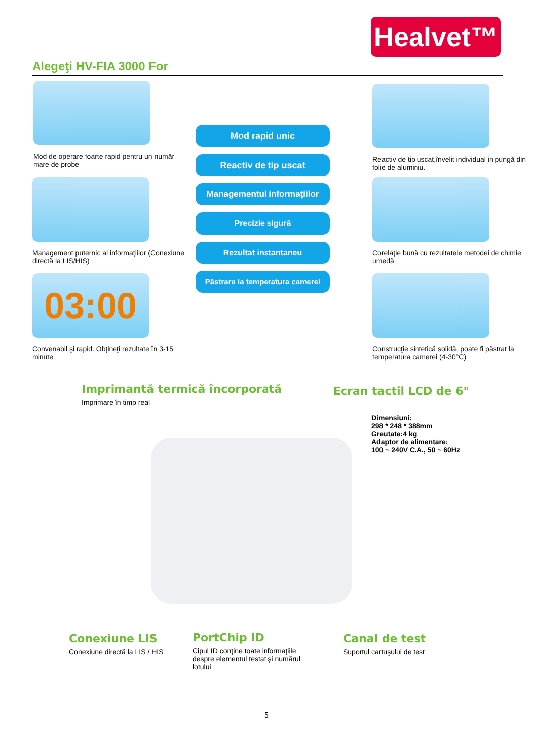Healvet™
Alegeţi HV-FIA 3000 For
Mod de operare foarte rapid pentru un număr mare de probe
Reactiv de tip uscat,învelit individual in pungă din folie de aluminiu.
Mod rapid unic
Reactiv de tip uscat
Managementul informaţiilor
Precizie sigură
Rezultat instantaneu
Păstrare la temperatura camerei
Management puternic al informaţiilor (Conexiune directă la LIS/HIS)
Corelaţie bună cu rezultatele metodei de chimie umedă
03:00
Convenabil şi rapid. Obţineţi rezultate în 3-15 minute
Construcţie sintetică solidă, poate fi păstrat la temperatura camerei (4-30°C)
Imprimantă termică încorporată
Imprimare în timp real
Ecran tactil LCD de 6"
Dimensiuni:
298 * 248 * 388mm
Greutate:4 kg
Adaptor de alimentare:
100 ~ 240V C.A., 50 ~ 60Hz
Conexiune LIS
Conexiune directă la LIS / HIS
PortChip ID
Cipul ID conţine toate informaţiile despre elementul testat şi numărul lotului
Canal de test
Suportul cartuşului de test
5